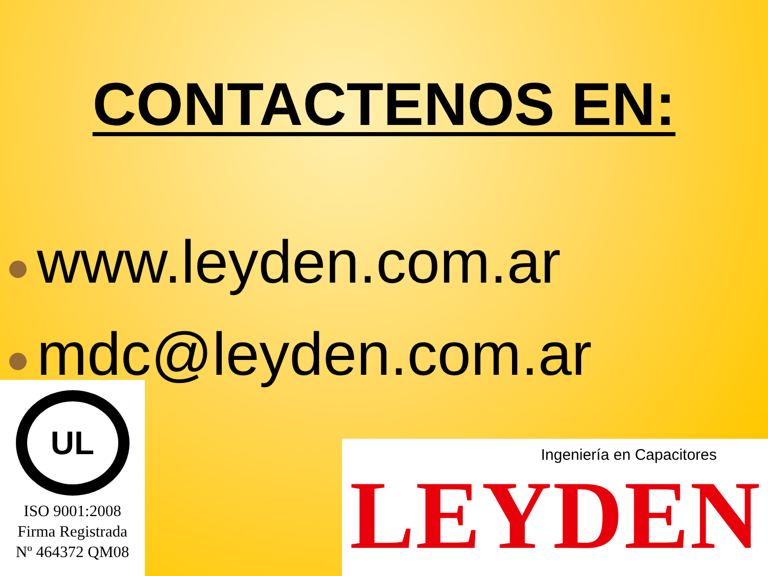CONTACTENOS EN:
www.leyden.com.ar
mdc@leyden.com.ar
UL
ISO 9001:2008
Firma Registrada
Nº 464372 QM08
Ingeniería en Capacitores
LEYDEN